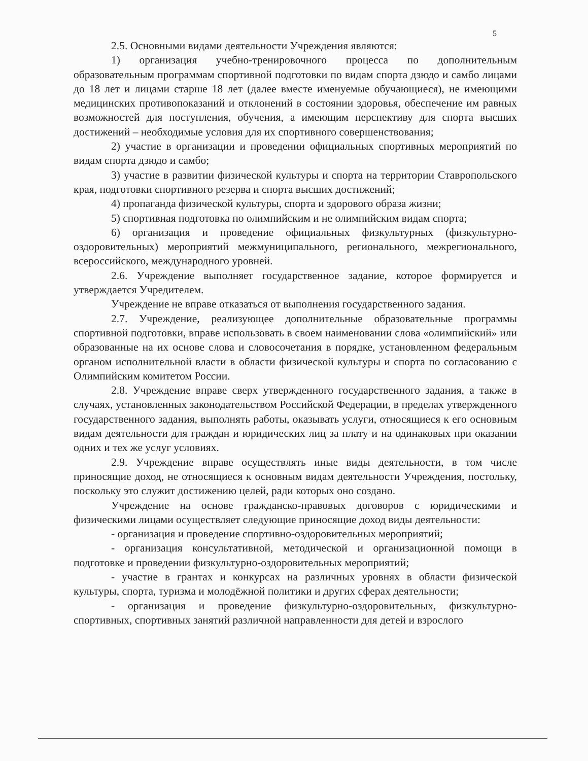5
2.5. Основными видами деятельности Учреждения являются:
1) организация учебно-тренировочного процесса по дополнительным образовательным программам спортивной подготовки по видам спорта дзюдо и самбо лицами до 18 лет и лицами старше 18 лет (далее вместе именуемые обучающиеся), не имеющими медицинских противопоказаний и отклонений в состоянии здоровья, обеспечение им равных возможностей для поступления, обучения, а имеющим перспективу для спорта высших достижений – необходимые условия для их спортивного совершенствования;
2) участие в организации и проведении официальных спортивных мероприятий по видам спорта дзюдо и самбо;
3) участие в развитии физической культуры и спорта на территории Ставропольского края, подготовки спортивного резерва и спорта высших достижений;
4) пропаганда физической культуры, спорта и здорового образа жизни;
5) спортивная подготовка по олимпийским и не олимпийским видам спорта;
6) организация и проведение официальных физкультурных (физкультурно-оздоровительных) мероприятий межмуниципального, регионального, межрегионального, всероссийского, международного уровней.
2.6. Учреждение выполняет государственное задание, которое формируется и утверждается Учредителем.
Учреждение не вправе отказаться от выполнения государственного задания.
2.7. Учреждение, реализующее дополнительные образовательные программы спортивной подготовки, вправе использовать в своем наименовании слова «олимпийский» или образованные на их основе слова и словосочетания в порядке, установленном федеральным органом исполнительной власти в области физической культуры и спорта по согласованию с Олимпийским комитетом России.
2.8. Учреждение вправе сверх утвержденного государственного задания, а также в случаях, установленных законодательством Российской Федерации, в пределах утвержденного государственного задания, выполнять работы, оказывать услуги, относящиеся к его основным видам деятельности для граждан и юридических лиц за плату и на одинаковых при оказании одних и тех же услуг условиях.
2.9. Учреждение вправе осуществлять иные виды деятельности, в том числе приносящие доход, не относящиеся к основным видам деятельности Учреждения, постольку, поскольку это служит достижению целей, ради которых оно создано.
Учреждение на основе гражданско-правовых договоров с юридическими и физическими лицами осуществляет следующие приносящие доход виды деятельности:
- организация и проведение спортивно-оздоровительных мероприятий;
- организация консультативной, методической и организационной помощи в подготовке и проведении физкультурно-оздоровительных мероприятий;
- участие в грантах и конкурсах на различных уровнях в области физической культуры, спорта, туризма и молодёжной политики и других сферах деятельности;
- организация и проведение физкультурно-оздоровительных, физкультурно-спортивных, спортивных занятий различной направленности для детей и взрослого